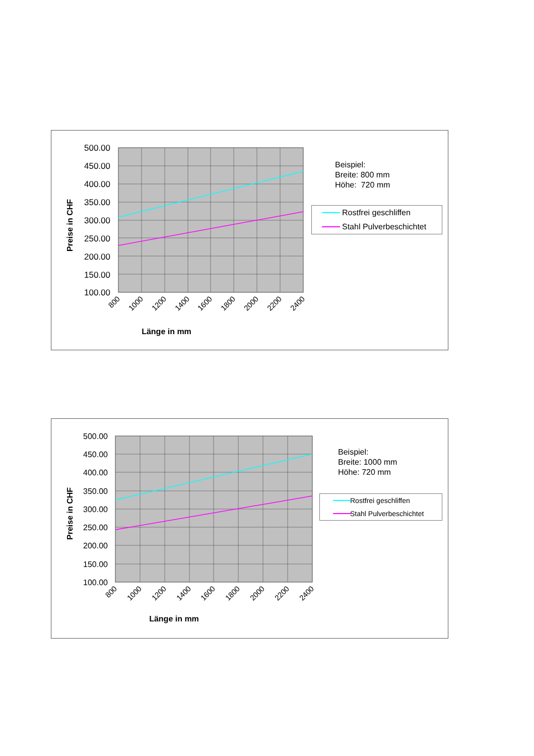500.00
450.00
400.00
350.00
300.00
250.00
200.00
150.00
100.00
Preise in CHF
800
1000
1200
1400
1600
1800
2000
2200
2400
Länge in mm
Beispiel:
Breite: 800 mm
Höhe: 720 mm
Rostfrei geschliffen
Stahl Pulverbeschichtet
500.00
450.00
400.00
350.00
300.00
250.00
200.00
150.00
100.00
Preise in CHF
800
1000
1200
1400
1600
1800
2000
2200
2400
Länge in mm
Beispiel:
Breite: 1000 mm
Höhe: 720 mm
Rostfrei geschliffen
Stahl Pulverbeschichtet